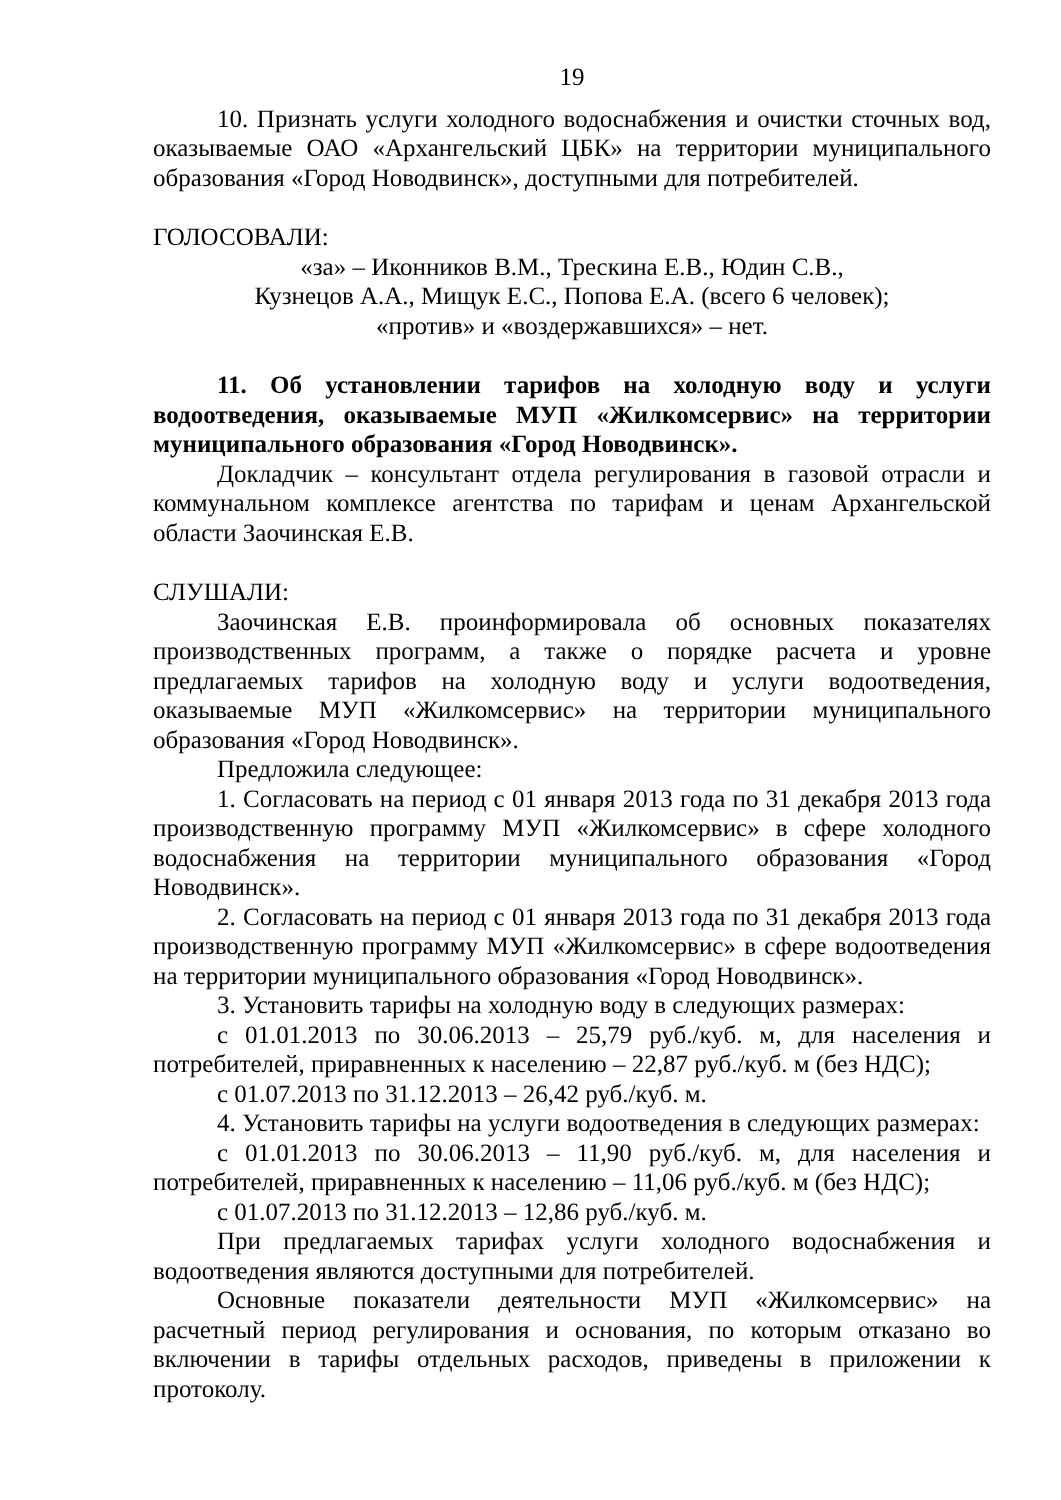19
10. Признать услуги холодного водоснабжения и очистки сточных вод, оказываемые ОАО «Архангельский ЦБК» на территории муниципального образования «Город Новодвинск», доступными для потребителей.
ГОЛОСОВАЛИ:
«за» – Иконников В.М., Трескина Е.В., Юдин С.В.,
Кузнецов А.А., Мищук Е.С., Попова Е.А. (всего 6 человек);
«против» и «воздержавшихся» – нет.
11. Об установлении тарифов на холодную воду и услуги водоотведения, оказываемые МУП «Жилкомсервис» на территории муниципального образования «Город Новодвинск».
Докладчик – консультант отдела регулирования в газовой отрасли и коммунальном комплексе агентства по тарифам и ценам Архангельской области Заочинская Е.В.
СЛУШАЛИ:
Заочинская Е.В. проинформировала об основных показателях производственных программ, а также о порядке расчета и уровне предлагаемых тарифов на холодную воду и услуги водоотведения, оказываемые МУП «Жилкомсервис» на территории муниципального образования «Город Новодвинск».
Предложила следующее:
1. Согласовать на период с 01 января 2013 года по 31 декабря 2013 года производственную программу МУП «Жилкомсервис» в сфере холодного водоснабжения на территории муниципального образования «Город Новодвинск».
2. Согласовать на период с 01 января 2013 года по 31 декабря 2013 года производственную программу МУП «Жилкомсервис» в сфере водоотведения на территории муниципального образования «Город Новодвинск».
3. Установить тарифы на холодную воду в следующих размерах:
с 01.01.2013 по 30.06.2013 – 25,79 руб./куб. м, для населения и потребителей, приравненных к населению – 22,87 руб./куб. м (без НДС);
с 01.07.2013 по 31.12.2013 – 26,42 руб./куб. м.
4. Установить тарифы на услуги водоотведения в следующих размерах:
с 01.01.2013 по 30.06.2013 – 11,90 руб./куб. м, для населения и потребителей, приравненных к населению – 11,06 руб./куб. м (без НДС);
с 01.07.2013 по 31.12.2013 – 12,86 руб./куб. м.
При предлагаемых тарифах услуги холодного водоснабжения и водоотведения являются доступными для потребителей.
Основные показатели деятельности МУП «Жилкомсервис» на расчетный период регулирования и основания, по которым отказано во включении в тарифы отдельных расходов, приведены в приложении к протоколу.